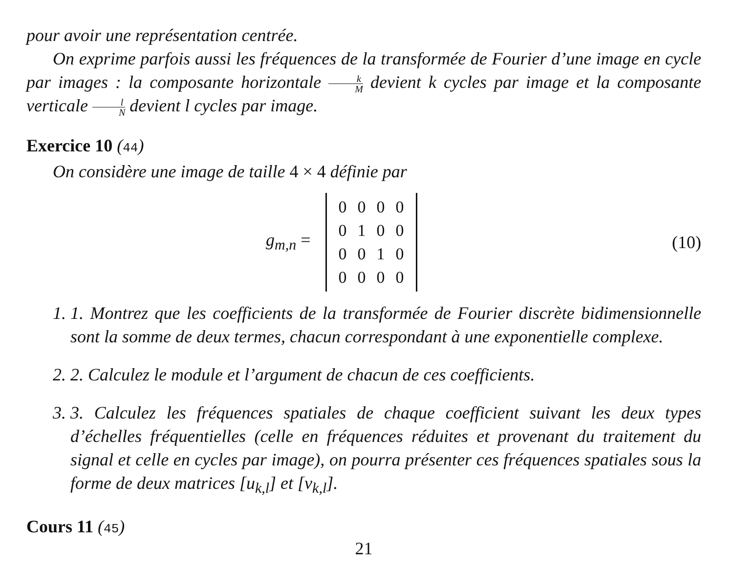pour avoir une représentation centrée.
On exprime parfois aussi les fréquences de la transformée de Fourier d’une image en cycle par images : la composante horizontale k M devient k cycles par image et la composante verticale l N devient l cycles par image.
Exercice 10 (44)
On considère une image de taille 4 × 4 définie par
g<sub>m,n</sub> =
| 0 | 0 | 0 | 0 |
| 0 | 1 | 0 | 0 |
| 0 | 0 | 1 | 0 |
| 0 | 0 | 0 | 0 |
(10)
1. 1. Montrez que les coefficients de la transformée de Fourier discrète bidimensionnelle sont la somme de deux termes, chacun correspondant à une exponentielle complexe.
2. 2. Calculez le module et l’argument de chacun de ces coefficients.
3. 3. Calculez les fréquences spatiales de chaque coefficient suivant les deux types d’échelles fréquentielles (celle en fréquences réduites et provenant du traitement du signal et celle en cycles par image), on pourra présenter ces fréquences spatiales sous la forme de deux matrices [u<sub>k,l</sub>] et [v<sub>k,l</sub>].
Cours 11 (45)
21